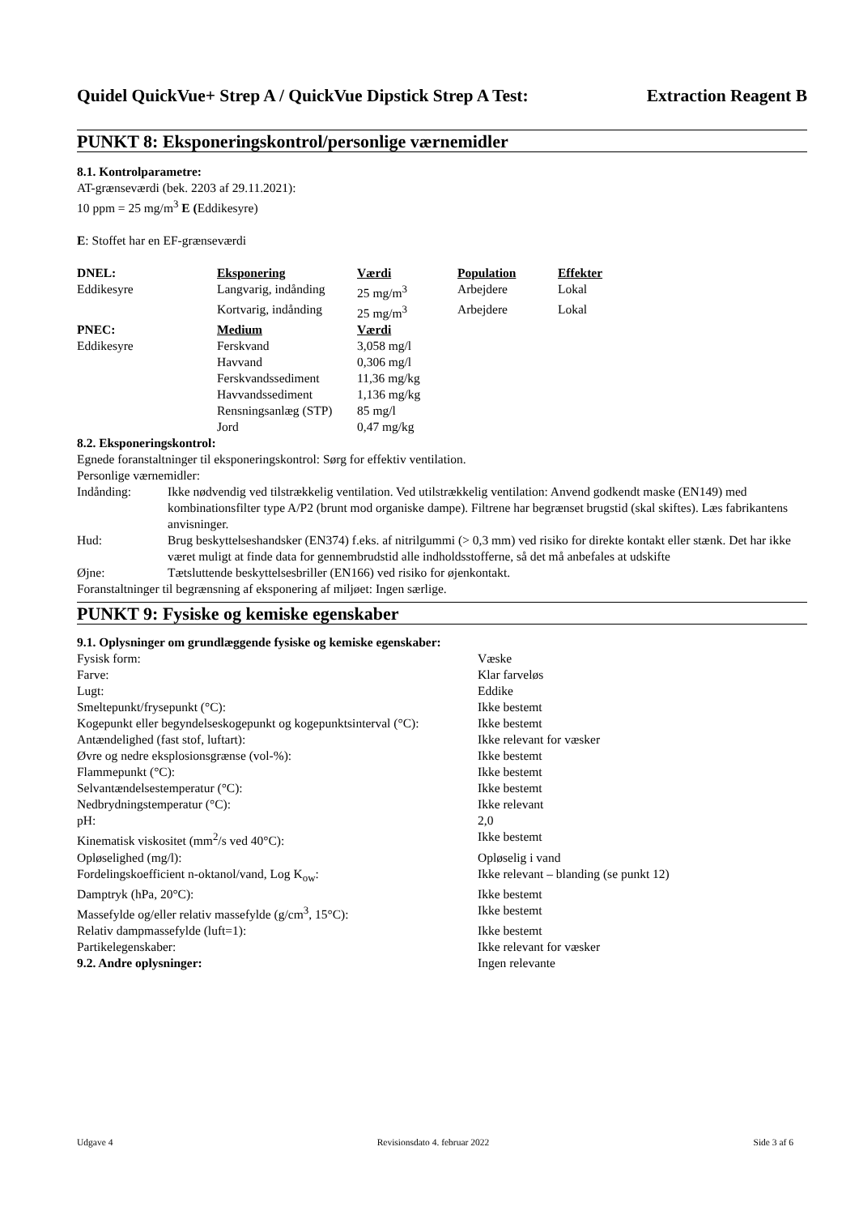Quidel QuickVue+ Strep A / QuickVue Dipstick Strep A Test: Extraction Reagent B
PUNKT 8: Eksponeringskontrol/personlige værnemidler
8.1. Kontrolparametre:
AT-grænseværdi (bek. 2203 af 29.11.2021):
10 ppm = 25 mg/m<sup>3</sup> E (Eddikesyre)
E: Stoffet har en EF-grænseværdi
| DNEL: | Eksponering | Værdi | Population | Effekter |
| --- | --- | --- | --- | --- |
| Eddikesyre | Langvarig, indånding | 25 mg/m<sup>3</sup> | Arbejdere | Lokal |
| | Kortvarig, indånding | 25 mg/m<sup>3</sup> | Arbejdere | Lokal |
| PNEC: | Medium | Værdi | | |
| Eddikesyre | Ferskvand | 3,058 mg/l | | |
| | Havvand | 0,306 mg/l | | |
| | Ferskvandssediment | 11,36 mg/kg | | |
| | Havvandssediment | 1,136 mg/kg | | |
| | Rensningsanlæg (STP) | 85 mg/l | | |
| | Jord | 0,47 mg/kg | | |
8.2. Eksponeringskontrol:
Egnede foranstaltninger til eksponeringskontrol: Sørg for effektiv ventilation.
Personlige værnemidler:
| Indånding: | Ikke nødvendig ved tilstrækkelig ventilation. Ved utilstrækkelig ventilation: Anvend godkendt maske (EN149) med kombinationsfilter type A/P2 (brunt mod organiske dampe). Filtrene har begrænset brugstid (skal skiftes). Læs fabrikantens anvisninger. |
| Hud: | Brug beskyttelseshandsker (EN374) f.eks. af nitrilgummi (> 0,3 mm) ved risiko for direkte kontakt eller stænk. Det har ikke været muligt at finde data for gennembrudstid alle indholdsstofferne, så det må anbefales at udskifte |
| Øjne: | Tætsluttende beskyttelsesbriller (EN166) ved risiko for øjenkontakt. |
Foranstaltninger til begrænsning af eksponering af miljøet: Ingen særlige.
PUNKT 9: Fysiske og kemiske egenskaber
9.1. Oplysninger om grundlæggende fysiske og kemiske egenskaber:
| Fysisk form: | Væske |
| Farve: | Klar farveløs |
| Lugt: | Eddike |
| Smeltepunkt/frysepunkt (°C): | Ikke bestemt |
| Kogepunkt eller begyndelseskogepunkt og kogepunktsinterval (°C): | Ikke bestemt |
| Antændelighed (fast stof, luftart): | Ikke relevant for væsker |
| Øvre og nedre eksplosionsgrænse (vol-%): | Ikke bestemt |
| Flammepunkt (°C): | Ikke bestemt |
| Selvantændelsestemperatur (°C): | Ikke bestemt |
| Nedbrydningstemperatur (°C): | Ikke relevant |
| pH: | 2,0 |
| Kinematisk viskositet (mm<sup>2</sup>/s ved 40°C): | Ikke bestemt |
| Opløselighed (mg/l): | Opløselig i vand |
| Fordelingskoefficient n-oktanol/vand, Log K<sub>ow</sub>: | Ikke relevant – blanding (se punkt 12) |
| Damptryk (hPa, 20°C): | Ikke bestemt |
| Massefylde og/eller relativ massefylde (g/cm<sup>3</sup>, 15°C): | Ikke bestemt |
| Relativ dampmassefylde (luft=1): | Ikke bestemt |
| Partikelegenskaber: | Ikke relevant for væsker |
| 9.2. Andre oplysninger: | Ingen relevante |
Udgave 4 Revisionsdato 4. februar 2022 Side 3 af 6